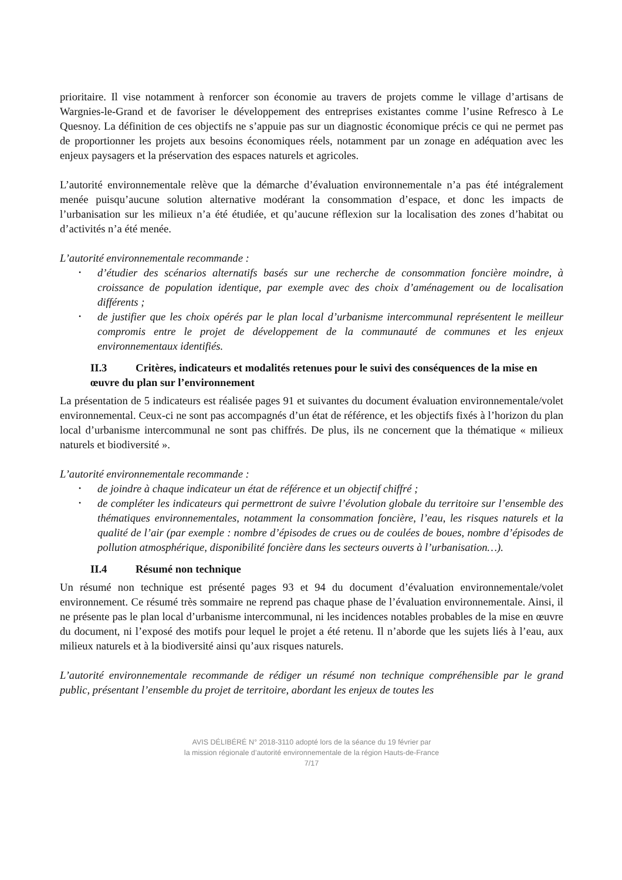prioritaire. Il vise notamment à renforcer son économie au travers de projets comme le village d’artisans de Wargnies-le-Grand et de favoriser le développement des entreprises existantes comme l’usine Refresco à Le Quesnoy. La définition de ces objectifs ne s’appuie pas sur un diagnostic économique précis ce qui ne permet pas de proportionner les projets aux besoins économiques réels, notamment par un zonage en adéquation avec les enjeux paysagers et la préservation des espaces naturels et agricoles.
L’autorité environnementale relève que la démarche d’évaluation environnementale n’a pas été intégralement menée puisqu’aucune solution alternative modérant la consommation d’espace, et donc les impacts de l’urbanisation sur les milieux n’a été étudiée, et qu’aucune réflexion sur la localisation des zones d’habitat ou d’activités n’a été menée.
L’autorité environnementale recommande :
• d’étudier des scénarios alternatifs basés sur une recherche de consommation foncière moindre, à croissance de population identique, par exemple avec des choix d’aménagement ou de localisation différents ;
• de justifier que les choix opérés par le plan local d’urbanisme intercommunal représentent le meilleur compromis entre le projet de développement de la communauté de communes et les enjeux environnementaux identifiés.
II.3 Critères, indicateurs et modalités retenues pour le suivi des conséquences de la mise en œuvre du plan sur l’environnement
La présentation de 5 indicateurs est réalisée pages 91 et suivantes du document évaluation environnementale/volet environnemental. Ceux-ci ne sont pas accompagnés d’un état de référence, et les objectifs fixés à l’horizon du plan local d’urbanisme intercommunal ne sont pas chiffrés. De plus, ils ne concernent que la thématique « milieux naturels et biodiversité ».
L’autorité environnementale recommande :
• de joindre à chaque indicateur un état de référence et un objectif chiffré ;
• de compléter les indicateurs qui permettront de suivre l’évolution globale du territoire sur l’ensemble des thématiques environnementales, notamment la consommation foncière, l’eau, les risques naturels et la qualité de l’air (par exemple : nombre d’épisodes de crues ou de coulées de boues, nombre d’épisodes de pollution atmosphérique, disponibilité foncière dans les secteurs ouverts à l’urbanisation…).
II.4 Résumé non technique
Un résumé non technique est présenté pages 93 et 94 du document d’évaluation environnementale/volet environnement. Ce résumé très sommaire ne reprend pas chaque phase de l’évaluation environnementale. Ainsi, il ne présente pas le plan local d’urbanisme intercommunal, ni les incidences notables probables de la mise en œuvre du document, ni l’exposé des motifs pour lequel le projet a été retenu. Il n’aborde que les sujets liés à l’eau, aux milieux naturels et à la biodiversité ainsi qu’aux risques naturels.
L’autorité environnementale recommande de rédiger un résumé non technique compréhensible par le grand public, présentant l’ensemble du projet de territoire, abordant les enjeux de toutes les
AVIS DÉLIBÉRÉ N° 2018-3110 adopté lors de la séance du 19 février par
la mission régionale d’autorité environnementale de la région Hauts-de-France
7/17